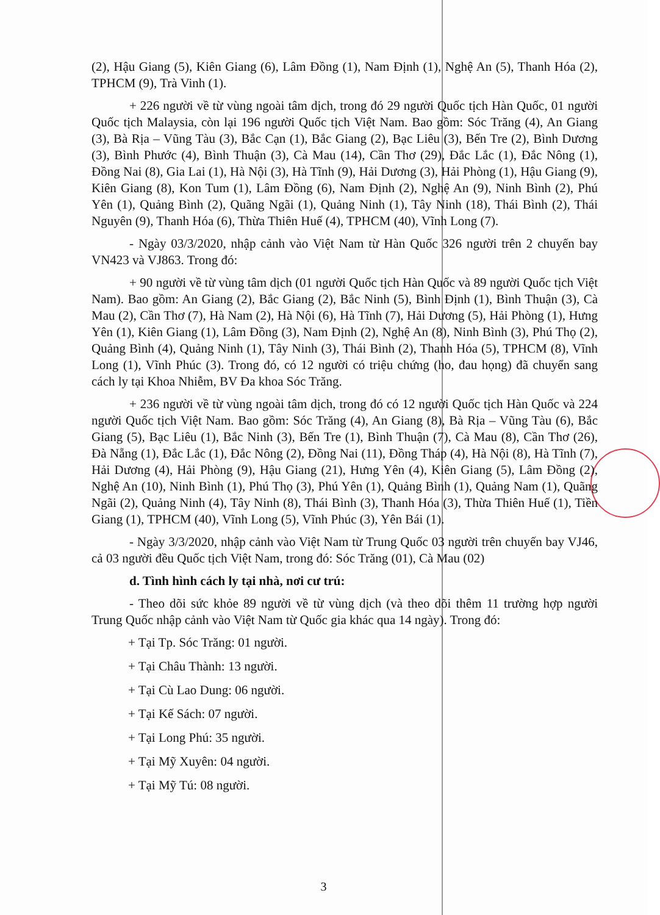(2), Hậu Giang (5), Kiên Giang (6), Lâm Đồng (1), Nam Định (1), Nghệ An (5), Thanh Hóa (2), TPHCM (9), Trà Vinh (1).
+ 226 người về từ vùng ngoài tâm dịch, trong đó 29 người Quốc tịch Hàn Quốc, 01 người Quốc tịch Malaysia, còn lại 196 người Quốc tịch Việt Nam. Bao gồm: Sóc Trăng (4), An Giang (3), Bà Rịa – Vũng Tàu (3), Bắc Cạn (1), Bắc Giang (2), Bạc Liêu (3), Bến Tre (2), Bình Dương (3), Bình Phước (4), Bình Thuận (3), Cà Mau (14), Cần Thơ (29), Đắc Lắc (1), Đắc Nông (1), Đồng Nai (8), Gia Lai (1), Hà Nội (3), Hà Tĩnh (9), Hải Dương (3), Hải Phòng (1), Hậu Giang (9), Kiên Giang (8), Kon Tum (1), Lâm Đồng (6), Nam Định (2), Nghệ An (9), Ninh Bình (2), Phú Yên (1), Quảng Bình (2), Quãng Ngãi (1), Quảng Ninh (1), Tây Ninh (18), Thái Bình (2), Thái Nguyên (9), Thanh Hóa (6), Thừa Thiên Huế (4), TPHCM (40), Vĩnh Long (7).
- Ngày 03/3/2020, nhập cảnh vào Việt Nam từ Hàn Quốc 326 người trên 2 chuyến bay VN423 và VJ863. Trong đó:
+ 90 người về từ vùng tâm dịch (01 người Quốc tịch Hàn Quốc và 89 người Quốc tịch Việt Nam). Bao gồm: An Giang (2), Bắc Giang (2), Bắc Ninh (5), Bình Định (1), Bình Thuận (3), Cà Mau (2), Cần Thơ (7), Hà Nam (2), Hà Nội (6), Hà Tĩnh (7), Hải Dương (5), Hải Phòng (1), Hưng Yên (1), Kiên Giang (1), Lâm Đồng (3), Nam Định (2), Nghệ An (8), Ninh Bình (3), Phú Thọ (2), Quảng Bình (4), Quảng Ninh (1), Tây Ninh (3), Thái Bình (2), Thanh Hóa (5), TPHCM (8), Vĩnh Long (1), Vĩnh Phúc (3). Trong đó, có 12 người có triệu chứng (ho, đau họng) đã chuyển sang cách ly tại Khoa Nhiễm, BV Đa khoa Sóc Trăng.
+ 236 người về từ vùng ngoài tâm dịch, trong đó có 12 người Quốc tịch Hàn Quốc và 224 người Quốc tịch Việt Nam. Bao gồm: Sóc Trăng (4), An Giang (8), Bà Rịa – Vũng Tàu (6), Bắc Giang (5), Bạc Liêu (1), Bắc Ninh (3), Bến Tre (1), Bình Thuận (7), Cà Mau (8), Cần Thơ (26), Đà Nẵng (1), Đắc Lắc (1), Đắc Nông (2), Đồng Nai (11), Đồng Tháp (4), Hà Nội (8), Hà Tĩnh (7), Hải Dương (4), Hải Phòng (9), Hậu Giang (21), Hưng Yên (4), Kiên Giang (5), Lâm Đồng (2), Nghệ An (10), Ninh Bình (1), Phú Thọ (3), Phú Yên (1), Quảng Bình (1), Quảng Nam (1), Quãng Ngãi (2), Quảng Ninh (4), Tây Ninh (8), Thái Bình (3), Thanh Hóa (3), Thừa Thiên Huế (1), Tiền Giang (1), TPHCM (40), Vĩnh Long (5), Vĩnh Phúc (3), Yên Bái (1).
- Ngày 3/3/2020, nhập cảnh vào Việt Nam từ Trung Quốc 03 người trên chuyến bay VJ46, cả 03 người đều Quốc tịch Việt Nam, trong đó: Sóc Trăng (01), Cà Mau (02)
d. Tình hình cách ly tại nhà, nơi cư trú:
- Theo dõi sức khỏe 89 người về từ vùng dịch (và theo dõi thêm 11 trường hợp người Trung Quốc nhập cảnh vào Việt Nam từ Quốc gia khác qua 14 ngày). Trong đó:
+ Tại Tp. Sóc Trăng: 01 người.
+ Tại Châu Thành: 13 người.
+ Tại Cù Lao Dung: 06 người.
+ Tại Kế Sách: 07 người.
+ Tại Long Phú: 35 người.
+ Tại Mỹ Xuyên: 04 người.
+ Tại Mỹ Tú: 08 người.
3